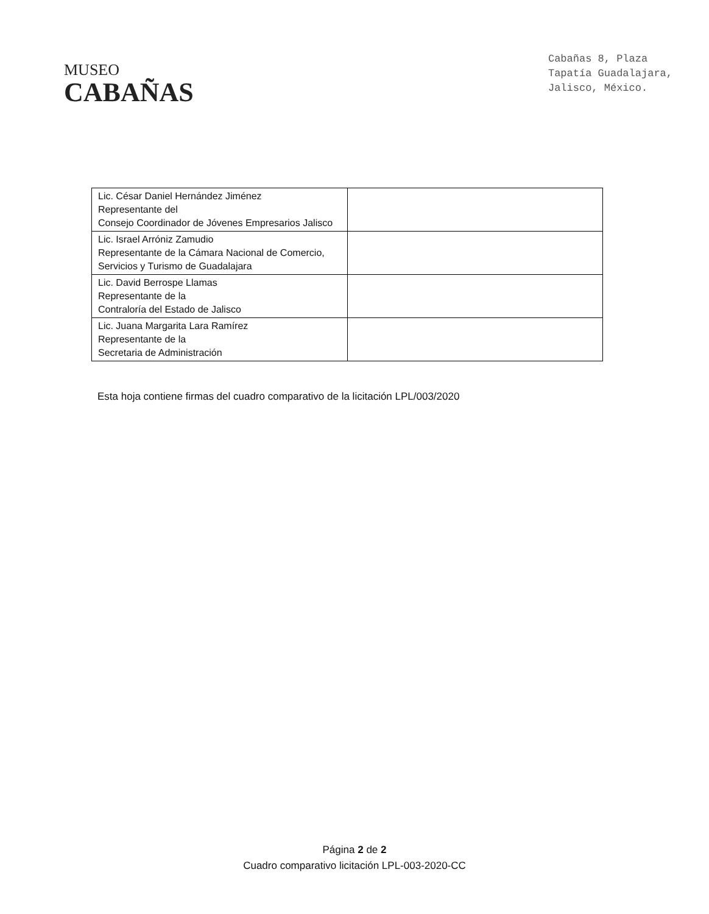MUSEO
CABAÑAS
Cabañas 8, Plaza
Tapatía Guadalajara,
Jalisco, México.
| Lic. César Daniel Hernández Jiménez Representante del Consejo Coordinador de Jóvenes Empresarios Jalisco | |
| Lic. Israel Arróniz Zamudio Representante de la Cámara Nacional de Comercio, Servicios y Turismo de Guadalajara | |
| Lic. David Berrospe Llamas Representante de la Contraloría del Estado de Jalisco | |
| Lic. Juana Margarita Lara Ramírez Representante de la Secretaria de Administración | |
Esta hoja contiene firmas del cuadro comparativo de la licitación LPL/003/2020
Página 2 de 2
Cuadro comparativo licitación LPL-003-2020-CC